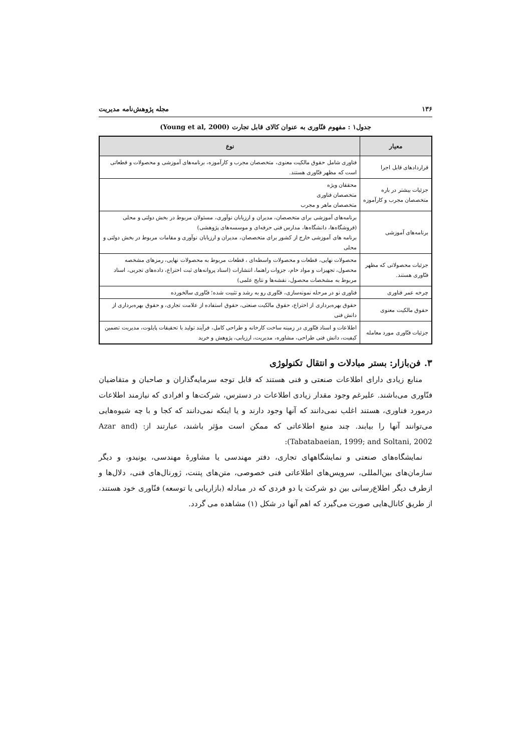۱۳۶ مجله پژوهش‌نامه مدیریت
جدول۱ : مفهوم فنّاوری به عنوان کالای قابل تجارت (Young et al, 2000)
| معیار | نوع |
| --- | --- |
| قراردادهای قابل اجرا | فناوری شامل حقوق مالکیت معنوی، متخصصان مجرب و کارآموزه، برنامه‌های آموزشی و محصولات و قطعاتی است که مظهر فنّاوری هستند. |
| جزئیات بیشتر در باره متخصصان مجرب و کارآموزه | محققان ویژه متخصصان فناوری متخصصان ماهر و مجرب |
| برنامه‌های آموزشی | برنامه‌های آموزشی برای متخصصان، مدیران و ارزیابان نوآوری، مسئولان مربوط در بخش دولتی و محلی (فروشگاه‌ها، دانشگاه‌ها، مدارس فنی حرفه‌ای و موسسه‌های پژوهشی) برنامه های آموزشی خارج از کشور برای متخصصان، مدیران و ارزیابان نوآوری و مقامات مربوط در بخش دولتی و محلی |
| جزئیات محصولاتی که مظهر فنّاوری هستند. | محصولات نهایی، قطعات و محصولات واسطه‌ای ، قطعات مربوط به محصولات نهایی، رمزهای مشخصه محصول، تجهیزات و مواد خام، جزوات راهنما، انتشارات (اسناد پروانه‌های ثبت اختراع، داده‌های تجربی، اسناد مربوط به مشخصات محصول، نقشه‌ها و نتایج علمی) |
| چرخه عمر فناوری | فناوری نو در مرحله نمونه‌سازی، فنّاوری رو به رشد و تثبیت شده؛ فنّاوری سالخورده |
| حقوق مالکیت معنوی | حقوق بهره‌برداری از اختراع، حقوق مالکیت صنعتی، حقوق استفاده از علامت تجاری، و حقوق بهره‌برداری از دانش فنی |
| جزئیات فنّاوری مورد معامله | اطلاعات و اسناد فنّاوری در زمینه ساخت کارخانه و طراحی کامل، فرآیند تولید با تحقیقات پایلوت، مدیریت تضمین کیفیت، دانش فنی طراحی، مشاوره، مدیریت، ارزیابی، پژوهش و خرید |
۳. فن‌بازار: بستر مبادلات و انتقال تکنولوژی
منابع زیادی دارای اطلاعات صنعتی و فنی هستند که قابل توجه سرمایه‌گذاران و صاحبان و متقاضیان فنّاوری می‌باشند. علیرغم وجود مقدار زیادی اطلاعات در دسترس، شرکت‌ها و افرادی که نیازمند اطلاعات درمورد فناوری، هستند اغلب نمی‌دانند که آنها وجود دارند و یا اینکه نمی‌دانند که کجا و با چه شیوه‌هایی می‌توانند آنها را بیابند. چند منبع اطلاعاتی که ممکن است مؤثر باشند، عبارتند از: (Azar and Tabatabaeian, 1999; and Soltani, 2002):
نمایشگاه‌های صنعتی و نمایشگاههای تجاری، دفتر مهندسی یا مشاورهٔ مهندسی، یونیدو، و دیگر سازمان‌های بین‌المللی، سرویس‌های اطلاعاتی فنی خصوصی، متن‌های پتنت، ژورنال‌های فنی، دلال‌ها و ازطرف دیگر اطلاع‌رسانی بین دو شرکت یا دو فردی که در مبادله (بازاریابی یا توسعه) فنّاوری خود هستند، از طریق کانال‌هایی صورت می‌گیرد که اهم آنها در شکل (۱) مشاهده می گردد.